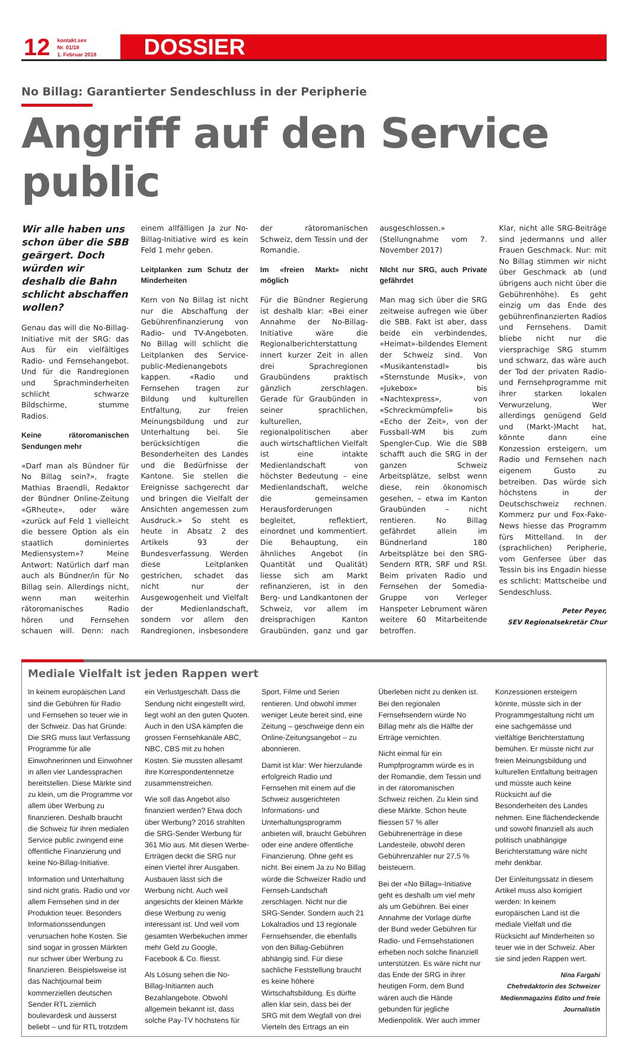12 kontakt.sev
Nr. 01/18
1. Februar 2018 DOSSIER
No Billag: Garantierter Sendeschluss in der Peripherie
Angriff auf den Service public
Wir alle haben uns schon über die SBB geärgert. Doch würden wir deshalb die Bahn schlicht abschaffen wollen?
Genau das will die No-Billag-Initiative mit der SRG: das Aus für ein vielfältiges Radio- und Fernsehangebot. Und für die Randregionen und Sprachminderheiten schlicht schwarze Bildschirme, stumme Radios.
Keine rätoromanischen Sendungen mehr
«Darf man als Bündner für No Billag sein?», fragte Mathias Braendli, Redaktor der Bündner Online-Zeitung «GRheute», oder wäre «zurück auf Feld 1 vielleicht die bessere Option als ein staatlich dominiertes Mediensystem»? Meine Antwort: Natürlich darf man auch als Bündner/in für No Billag sein. Allerdings nicht, wenn man weiterhin rätoromanisches Radio hören und Fernsehen schauen will. Denn: nach einem allfälligen Ja zur No-Billag-Initiative wird es kein Feld 1 mehr geben.
Leitplanken zum Schutz der Minderheiten
Kern von No Billag ist nicht nur die Abschaffung der Gebührenfinanzierung von Radio- und TV-Angeboten. No Billag will schlicht die Leitplanken des Service-public-Medienangebots kappen. «Radio und Fernsehen tragen zur Bildung und kulturellen Entfaltung, zur freien Meinungsbildung und zur Unterhaltung bei. Sie berücksichtigen die Besonderheiten des Landes und die Bedürfnisse der Kantone. Sie stellen die Ereignisse sachgerecht dar und bringen die Vielfalt der Ansichten angemessen zum Ausdruck.» So steht es heute in Absatz 2 des Artikels 93 der Bundesverfassung. Werden diese Leitplanken gestrichen, schadet das nicht nur der Ausgewogenheit und Vielfalt der Medienlandschaft, sondern vor allem den Randregionen, insbesondere der rätoromanischen Schweiz, dem Tessin und der Romandie.
Im «freien Markt» nicht möglich
Für die Bündner Regierung ist deshalb klar: «Bei einer Annahme der No-Billag-Initiative wäre die Regionalberichterstattung innert kurzer Zeit in allen drei Sprachregionen Graubündens praktisch gänzlich zerschlagen. Gerade für Graubünden in seiner sprachlichen, kulturellen, regionalpolitischen aber auch wirtschaftlichen Vielfalt ist eine intakte Medienlandschaft von höchster Bedeutung – eine Medienlandschaft, welche die gemeinsamen Herausforderungen begleitet, reflektiert, einordnet und kommentiert. Die Behauptung, ein ähnliches Angebot (in Quantität und Qualität) liesse sich am Markt refinanzieren, ist in den Berg- und Landkantonen der Schweiz, vor allem im dreisprachigen Kanton Graubünden, ganz und gar ausgeschlossen.» (Stellungnahme vom 7. November 2017)
NIcht nur SRG, auch Private gefährdet
Man mag sich über die SRG zeitweise aufregen wie über die SBB. Fakt ist aber, dass beide ein verbindendes, «Heimat»-bildendes Element der Schweiz sind. Von «Musikantenstadl» bis «Sternstunde Musik», von «Jukebox» bis «Nachtexpress», von «Schreckmümpfeli» bis «Echo der Zeit», von der Fussball-WM bis zum Spengler-Cup. Wie die SBB schafft auch die SRG in der ganzen Schweiz Arbeitsplätze, selbst wenn diese, rein ökonomisch gesehen, – etwa im Kanton Graubünden – nicht rentieren. No Billag gefährdet allein im Bündnerland 180 Arbeitsplätze bei den SRG-Sendern RTR, SRF und RSI. Beim privaten Radio und Fernsehen der Somedia-Gruppe von Verleger Hanspeter Lebrument wären weitere 60 Mitarbeitende betroffen.
Klar, nicht alle SRG-Beiträge sind jedermanns und aller Frauen Geschmack. Nur: mit No Billag stimmen wir nicht über Geschmack ab (und übrigens auch nicht über die Gebührenhöhe). Es geht einzig um das Ende des gebührenfinanzierten Radios und Fernsehens. Damit bliebe nicht nur die viersprachige SRG stumm und schwarz, das wäre auch der Tod der privaten Radio-und Fernsehprogramme mit ihrer starken lokalen Verwurzelung. Wer allerdings genügend Geld und (Markt-)Macht hat, könnte dann eine Konzession ersteigern, um Radio und Fernsehen nach eigenem Gusto zu betreiben. Das würde sich höchstens in der Deutschschweiz rechnen. Kommerz pur und Fox-Fake-News hiesse das Programm fürs Mittelland. In der (sprachlichen) Peripherie, vom Genfersee über das Tessin bis ins Engadin hiesse es schlicht: Mattscheibe und Sendeschluss.
Peter Peyer,
SEV Regionalsekretär Chur
Mediale Vielfalt ist jeden Rappen wert
In keinem europäischen Land sind die Gebühren für Radio und Fernsehen so teuer wie in der Schweiz. Das hat Gründe: Die SRG muss laut Verfassung Programme für alle Einwohnerinnen und Einwohner in allen vier Landessprachen bereitstellen. Diese Märkte sind zu klein, um die Programme vor allem über Werbung zu finanzieren. Deshalb braucht die Schweiz für ihren medialen Service public zwingend eine öffentliche Finanzierung und keine No-Billag-Initiative.
Information und Unterhaltung sind nicht gratis. Radio und vor allem Fernsehen sind in der Produktion teuer. Besonders Informationssendungen verursachen hohe Kosten. Sie sind sogar in grossen Märkten nur schwer über Werbung zu finanzieren. Beispielsweise ist das Nachtjournal beim kommerziellen deutschen Sender RTL ziemlich boulevardesk und äusserst beliebt – und für RTL trotzdem ein Verlustgeschäft. Dass die Sendung nicht eingestellt wird, liegt wohl an den guten Quoten. Auch in den USA kämpfen die grossen Fernsehkanäle ABC, NBC, CBS mit zu hohen Kosten. Sie mussten allesamt ihre Korrespondentennetze zusammenstreichen.
Wie soll das Angebot also finanziert werden? Etwa doch über Werbung? 2016 strahlten die SRG-Sender Werbung für 361 Mio aus. Mit diesen Werbe-Erträgen deckt die SRG nur einen Viertel ihrer Ausgaben. Ausbauen lässt sich die Werbung nicht. Auch weil angesichts der kleinen Märkte diese Werbung zu wenig interessant ist. Und weil vom gesamten Werbekuchen immer mehr Geld zu Google, Facebook & Co. fliesst.
Als Lösung sehen die No-Billag-Initianten auch Bezahlangebote. Obwohl allgemein bekannt ist, dass solche Pay-TV höchstens für Sport, Filme und Serien rentieren. Und obwohl immer weniger Leute bereit sind, eine Zeitung – geschweige denn ein Online-Zeitungsangebot – zu abonnieren.
Damit ist klar: Wer hierzulande erfolgreich Radio und Fernsehen mit einem auf die Schweiz ausgerichteten Informations- und Unterhaltungsprogramm anbieten will, braucht Gebühren oder eine andere öffentliche Finanzierung. Ohne geht es nicht. Bei einem Ja zu No Billag würde die Schweizer Radio und Fernseh-Landschaft zerschlagen. Nicht nur die SRG-Sender. Sondern auch 21 Lokalradios und 13 regionale Fernsehsender, die ebenfalls von den Billag-Gebühren abhängig sind. Für diese sachliche Feststellung braucht es keine höhere Wirtschaftsbildung. Es dürfte allen klar sein, dass bei der SRG mit dem Wegfall von drei Vierteln des Ertrags an ein Überleben nicht zu denken ist. Bei den regionalen Fernsehsendern würde No Billag mehr als die Hälfte der Erträge vernichten.
Nicht einmal für ein Rumpfprogramm würde es in der Romandie, dem Tessin und in der rätoromanischen Schweiz reichen. Zu klein sind diese Märkte. Schon heute fliessen 57 % aller Gebührenerträge in diese Landesteile, obwohl deren Gebührenzahler nur 27,5 % beisteuern.
Bei der «No Billag»-Initiative geht es deshalb um viel mehr als um Gebühren. Bei einer Annahme der Vorlage dürfte der Bund weder Gebühren für Radio- und Fernsehstationen erheben noch solche finanziell unterstützen. Es wäre nicht nur das Ende der SRG in ihrer heutigen Form, dem Bund wären auch die Hände gebunden für jegliche Medienpolitik. Wer auch immer Konzessionen ersteigern könnte, müsste sich in der Programmgestaltung nicht um eine sachgemässe und vielfältige Berichterstattung bemühen. Er müsste nicht zur freien Meinungsbildung und kulturellen Entfaltung beitragen und müsste auch keine Rücksicht auf die Besonderheiten des Landes nehmen. Eine flächendeckende und sowohl finanziell als auch politisch unabhängige Berichterstattung wäre nicht mehr denkbar.
Der Einleitungssatz in diesem Artikel muss also korrigiert werden: In keinem europäischen Land ist die mediale Vielfalt und die Rücksicht auf Minderheiten so teuer wie in der Schweiz. Aber sie sind jeden Rappen wert.
Nina Fargahi
Chefredaktorin des Schweizer Medienmagazins Edito und freie Journalistin